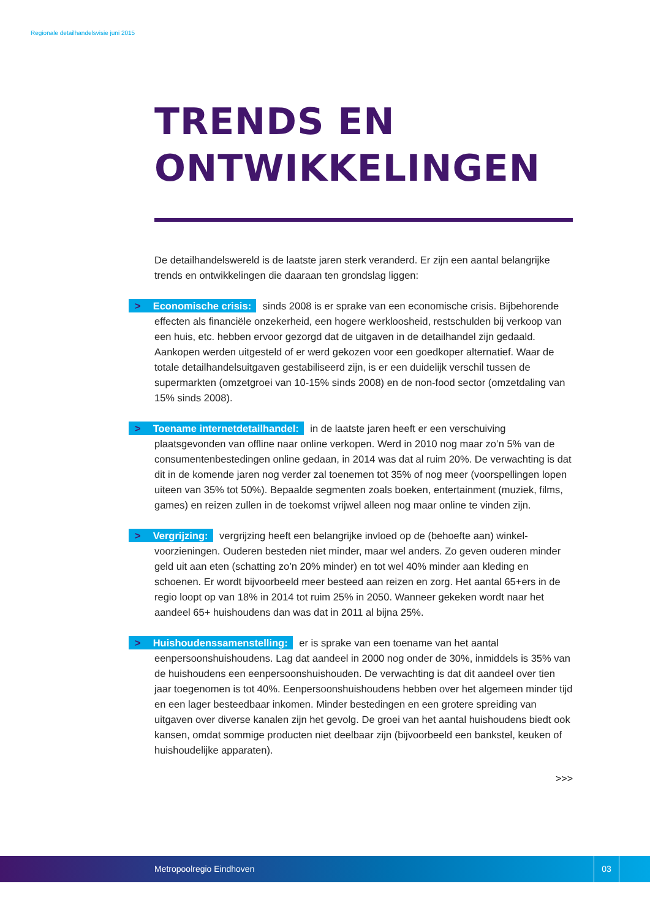Regionale detailhandelsvisie juni 2015
TRENDS EN
ONTWIKKELINGEN
De detailhandelswereld is de laatste jaren sterk veranderd. Er zijn een aantal belangrijke trends en ontwikkelingen die daaraan ten grondslag liggen:
> Economische crisis: sinds 2008 is er sprake van een economische crisis. Bijbehorende effecten als financiële onzekerheid, een hogere werkloosheid, rest­schulden bij verkoop van een huis, etc. hebben ervoor gezorgd dat de uitgaven in de detailhandel zijn gedaald. Aankopen werden uitgesteld of er werd gekozen voor een goedkoper alternatief. Waar de totale detailhandelsuitgaven gestabiliseerd zijn, is er een duidelijk verschil tussen de supermarkten (omzetgroei van 10-15% sinds 2008) en de non-food sector (omzetdaling van 15% sinds 2008).
> Toename internetdetailhandel: in de laatste jaren heeft er een verschuiving plaatsgevonden van offline naar online verkopen. Werd in 2010 nog maar zo’n 5% van de consumentenbestedingen online gedaan, in 2014 was dat al ruim 20%. De verwachting is dat dit in de komende jaren nog verder zal toenemen tot 35% of nog meer (voorspellingen lopen uiteen van 35% tot 50%). Bepaalde segmenten zoals boeken, entertainment (muziek, films, games) en reizen zullen in de toekomst vrijwel alleen nog maar online te vinden zijn.
> Vergrijzing: vergrijzing heeft een belangrijke invloed op de (behoefte aan) winkel­voorzieningen. Ouderen besteden niet minder, maar wel anders. Zo geven ouderen minder geld uit aan eten (schatting zo’n 20% minder) en tot wel 40% minder aan kleding en schoenen. Er wordt bijvoorbeeld meer besteed aan reizen en zorg. Het aantal 65+ers in de regio loopt op van 18% in 2014 tot ruim 25% in 2050. Wanneer gekeken wordt naar het aandeel 65+ huishoudens dan was dat in 2011 al bijna 25%.
> Huishoudenssamenstelling: er is sprake van een toename van het aantal eenpersoonshuishoudens. Lag dat aandeel in 2000 nog onder de 30%, inmiddels is 35% van de huishoudens een eenpersoonshuishouden. De verwachting is dat dit aandeel over tien jaar toegenomen is tot 40%. Eenpersoonshuishoudens hebben over het algemeen minder tijd en een lager besteedbaar inkomen. Minder bestedingen en een grotere spreiding van uitgaven over diverse kanalen zijn het gevolg. De groei van het aantal huishoudens biedt ook kansen, omdat sommige producten niet deelbaar zijn (bijvoorbeeld een bankstel, keuken of huishoudelijke apparaten).
>>>
Metropoolregio Eindhoven
03